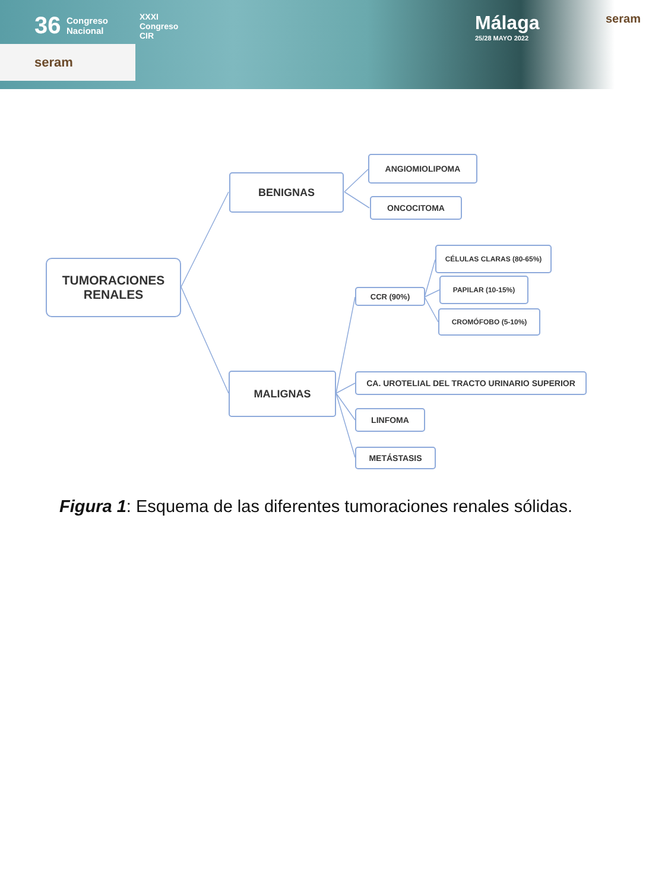36
Congreso
Nacional
XXXI
Congreso
CIR
seram
Málaga
25/28 MAYO 2022
seram
TUMORACIONES
RENALES
BENIGNAS
MALIGNAS
ANGIOMIOLIPOMA
ONCOCITOMA
CCR (90%)
CÉLULAS CLARAS (80-65%)
PAPILAR (10-15%)
CROMÓFOBO (5-10%)
CA. UROTELIAL DEL TRACTO URINARIO SUPERIOR
LINFOMA
METÁSTASIS
Figura 1: Esquema de las diferentes tumoraciones renales sólidas.